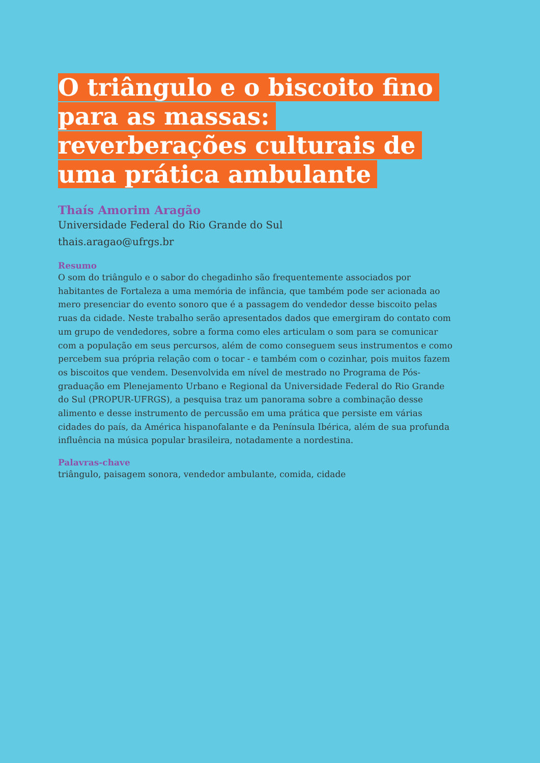O triângulo e o biscoito fino para as massas: reverberações culturais de uma prática ambulante
Thaís Amorim Aragão
Universidade Federal do Rio Grande do Sul
thais.aragao@ufrgs.br
Resumo
O som do triângulo e o sabor do chegadinho são frequentemente associados por habitantes de Fortaleza a uma memória de infância, que também pode ser acionada ao mero presenciar do evento sonoro que é a passagem do vendedor desse biscoito pelas ruas da cidade. Neste trabalho serão apresentados dados que emergiram do contato com um grupo de vendedores, sobre a forma como eles articulam o som para se comunicar com a população em seus percursos, além de como conseguem seus instrumentos e como percebem sua própria relação com o tocar - e também com o cozinhar, pois muitos fazem os biscoitos que vendem. Desenvolvida em nível de mestrado no Programa de Pós-graduação em Plenejamento Urbano e Regional da Universidade Federal do Rio Grande do Sul (PROPUR-UFRGS), a pesquisa traz um panorama sobre a combinação desse alimento e desse instrumento de percussão em uma prática que persiste em várias cidades do país, da América hispanofalante e da Península Ibérica, além de sua profunda influência na música popular brasileira, notadamente a nordestina.
Palavras-chave
triângulo, paisagem sonora, vendedor ambulante, comida, cidade